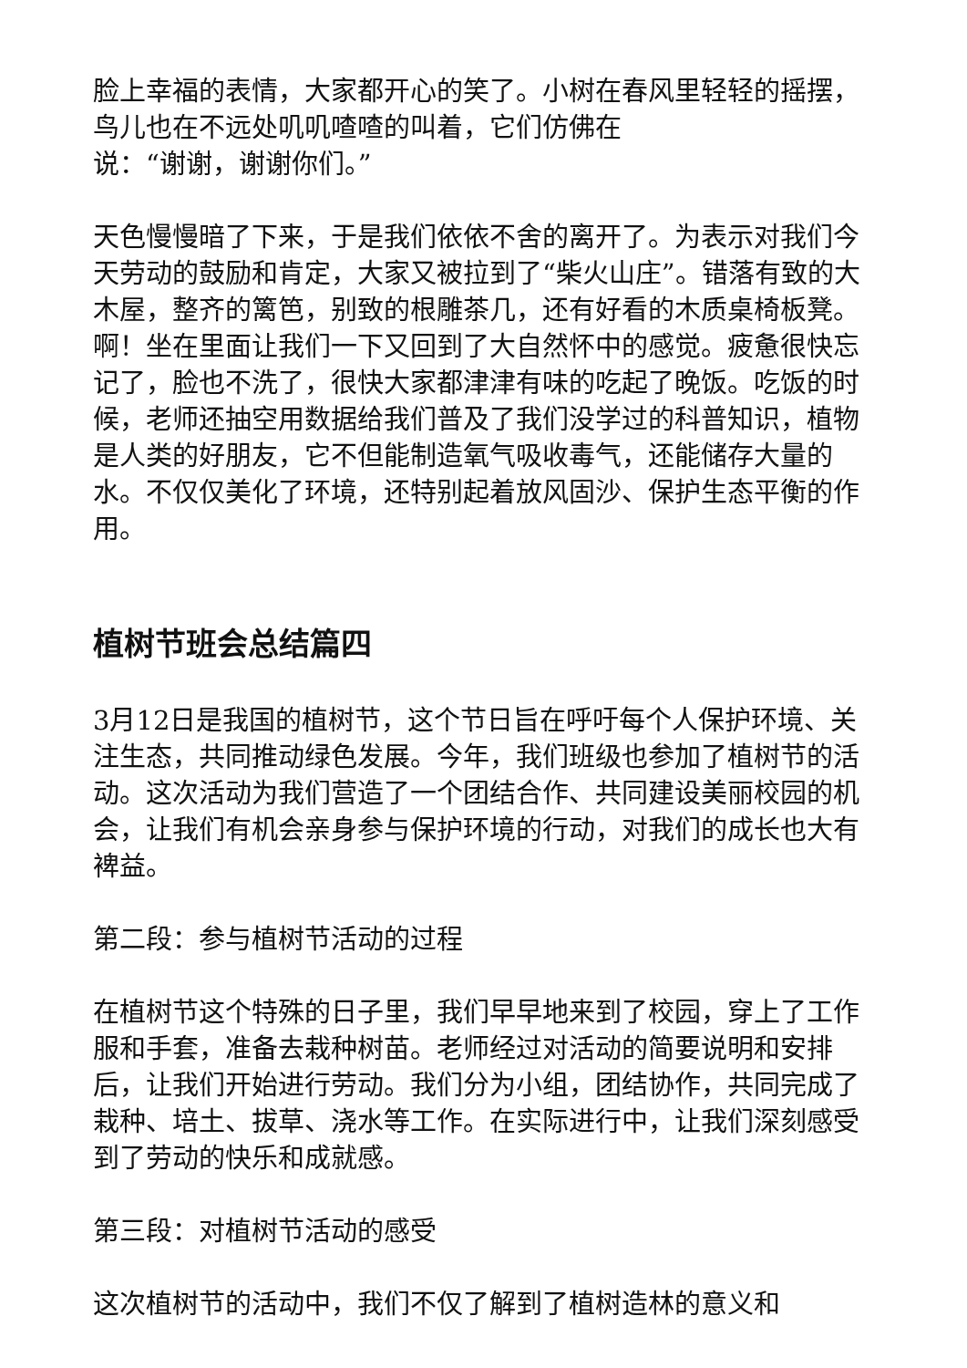脸上幸福的表情，大家都开心的笑了。小树在春风里轻轻的摇摆，鸟儿也在不远处叽叽喳喳的叫着，它们仿佛在
说：“谢谢，谢谢你们。”
天色慢慢暗了下来，于是我们依依不舍的离开了。为表示对我们今天劳动的鼓励和肯定，大家又被拉到了“柴火山庄”。错落有致的大木屋，整齐的篱笆，别致的根雕茶几，还有好看的木质桌椅板凳。啊！坐在里面让我们一下又回到了大自然怀中的感觉。疲惫很快忘记了，脸也不洗了，很快大家都津津有味的吃起了晚饭。吃饭的时候，老师还抽空用数据给我们普及了我们没学过的科普知识，植物是人类的好朋友，它不但能制造氧气吸收毒气，还能储存大量的水。不仅仅美化了环境，还特别起着放风固沙、保护生态平衡的作用。
植树节班会总结篇四
3月12日是我国的植树节，这个节日旨在呼吁每个人保护环境、关注生态，共同推动绿色发展。今年，我们班级也参加了植树节的活动。这次活动为我们营造了一个团结合作、共同建设美丽校园的机会，让我们有机会亲身参与保护环境的行动，对我们的成长也大有裨益。
第二段：参与植树节活动的过程
在植树节这个特殊的日子里，我们早早地来到了校园，穿上了工作服和手套，准备去栽种树苗。老师经过对活动的简要说明和安排后，让我们开始进行劳动。我们分为小组，团结协作，共同完成了栽种、培土、拔草、浇水等工作。在实际进行中，让我们深刻感受到了劳动的快乐和成就感。
第三段：对植树节活动的感受
这次植树节的活动中，我们不仅了解到了植树造林的意义和